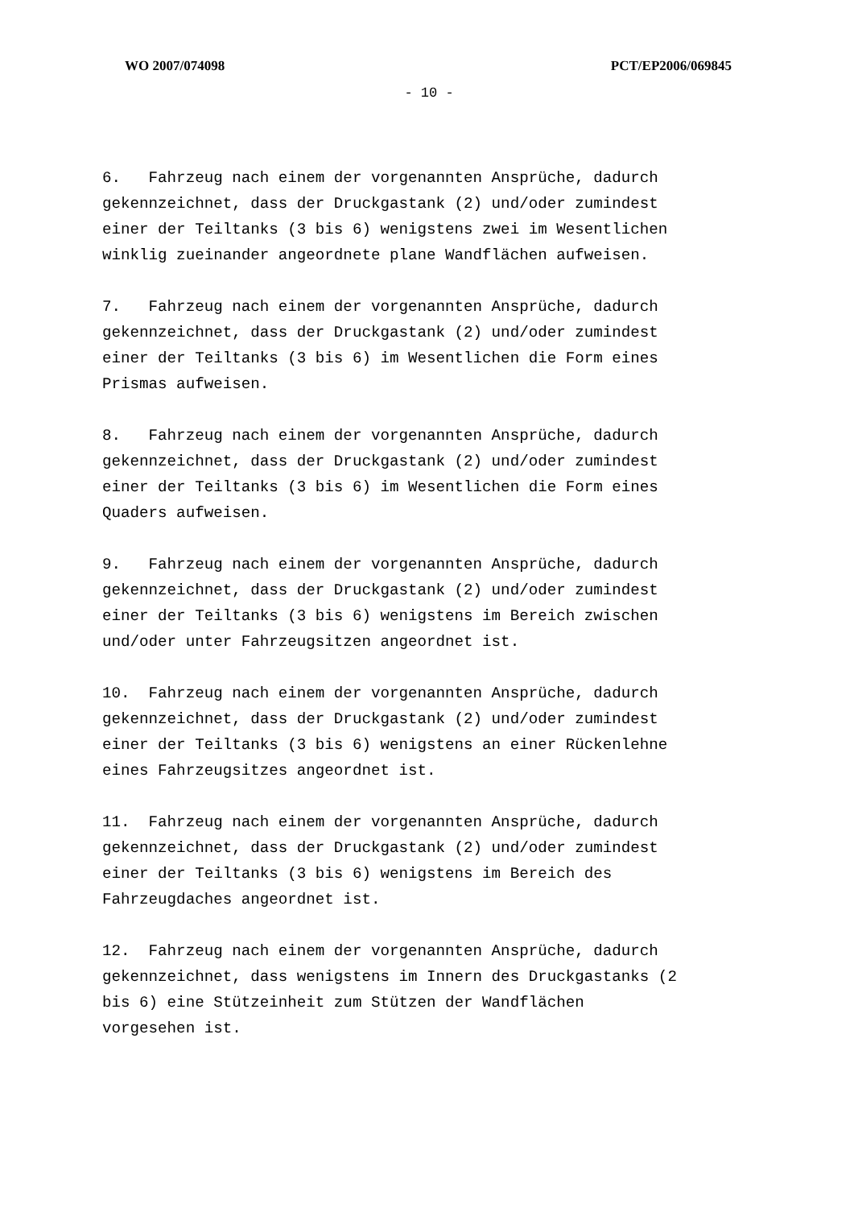WO 2007/074098 PCT/EP2006/069845
- 10 -
6. Fahrzeug nach einem der vorgenannten Ansprüche, dadurch gekennzeichnet, dass der Druckgastank (2) und/oder zumindest einer der Teiltanks (3 bis 6) wenigstens zwei im Wesentlichen winklig zueinander angeordnete plane Wandflächen aufweisen.
7. Fahrzeug nach einem der vorgenannten Ansprüche, dadurch gekennzeichnet, dass der Druckgastank (2) und/oder zumindest einer der Teiltanks (3 bis 6) im Wesentlichen die Form eines Prismas aufweisen.
8. Fahrzeug nach einem der vorgenannten Ansprüche, dadurch gekennzeichnet, dass der Druckgastank (2) und/oder zumindest einer der Teiltanks (3 bis 6) im Wesentlichen die Form eines Quaders aufweisen.
9. Fahrzeug nach einem der vorgenannten Ansprüche, dadurch gekennzeichnet, dass der Druckgastank (2) und/oder zumindest einer der Teiltanks (3 bis 6) wenigstens im Bereich zwischen und/oder unter Fahrzeugsitzen angeordnet ist.
10. Fahrzeug nach einem der vorgenannten Ansprüche, dadurch gekennzeichnet, dass der Druckgastank (2) und/oder zumindest einer der Teiltanks (3 bis 6) wenigstens an einer Rückenlehne eines Fahrzeugsitzes angeordnet ist.
11. Fahrzeug nach einem der vorgenannten Ansprüche, dadurch gekennzeichnet, dass der Druckgastank (2) und/oder zumindest einer der Teiltanks (3 bis 6) wenigstens im Bereich des Fahrzeugdaches angeordnet ist.
12. Fahrzeug nach einem der vorgenannten Ansprüche, dadurch gekennzeichnet, dass wenigstens im Innern des Druckgastanks (2 bis 6) eine Stützeinheit zum Stützen der Wandflächen vorgesehen ist.